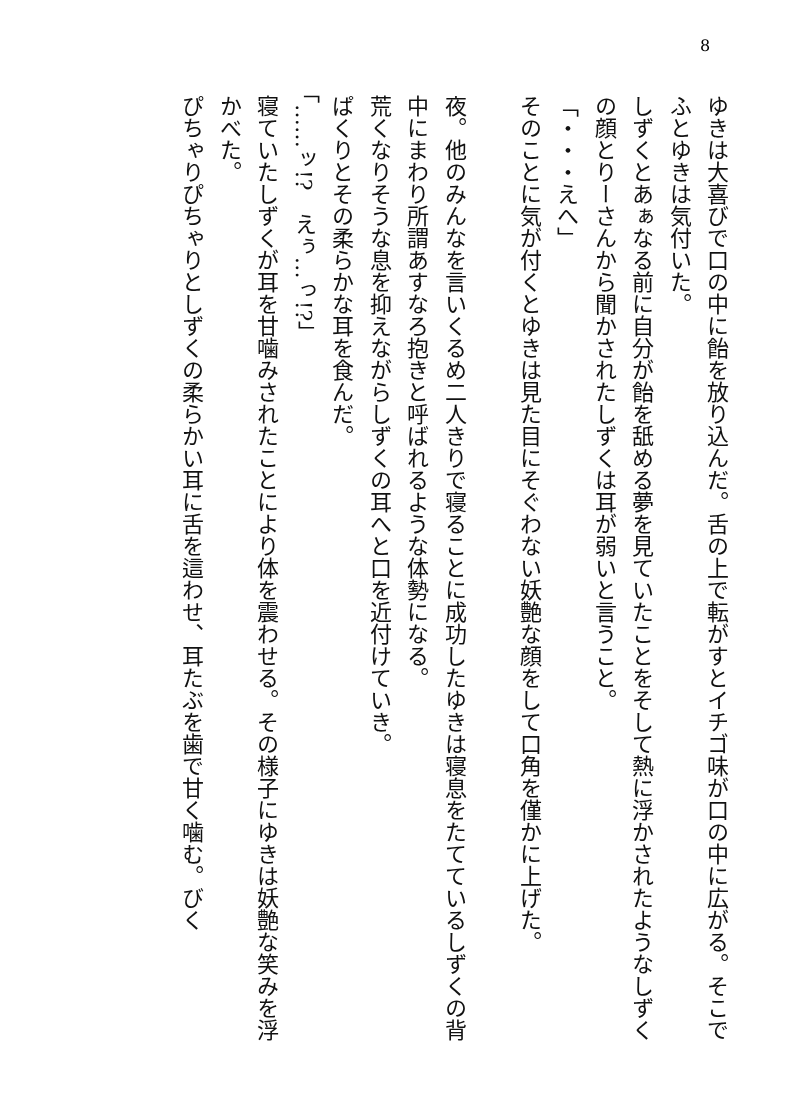8
ゆきは大喜びで口の中に飴を放り込んだ。舌の上で転がすとイチゴ味が口の中に広がる。そこでふとゆきは気付いた。
しずくとあぁなる前に自分が飴を舐める夢を見ていたことをそして熱に浮かされたようなしずくの顔とりーさんから聞かされたしずくは耳が弱いと言うこと。
「・・・えへ」
そのことに気が付くとゆきは見た目にそぐわない妖艶な顔をして口角を僅かに上げた。
夜。他のみんなを言いくるめ二人きりで寝ることに成功したゆきは寝息をたてているしずくの背中にまわり所謂あすなろ抱きと呼ばれるような体勢になる。
荒くなりそうな息を抑えながらしずくの耳へと口を近付けていき。
ぱくりとその柔らかな耳を食んだ。
「……ッ!?　えぅ…っ!?」
寝ていたしずくが耳を甘噛みされたことにより体を震わせる。その様子にゆきは妖艶な笑みを浮かべた。
ぴちゃりぴちゃりとしずくの柔らかい耳に舌を這わせ、耳たぶを歯で甘く噛む。びく